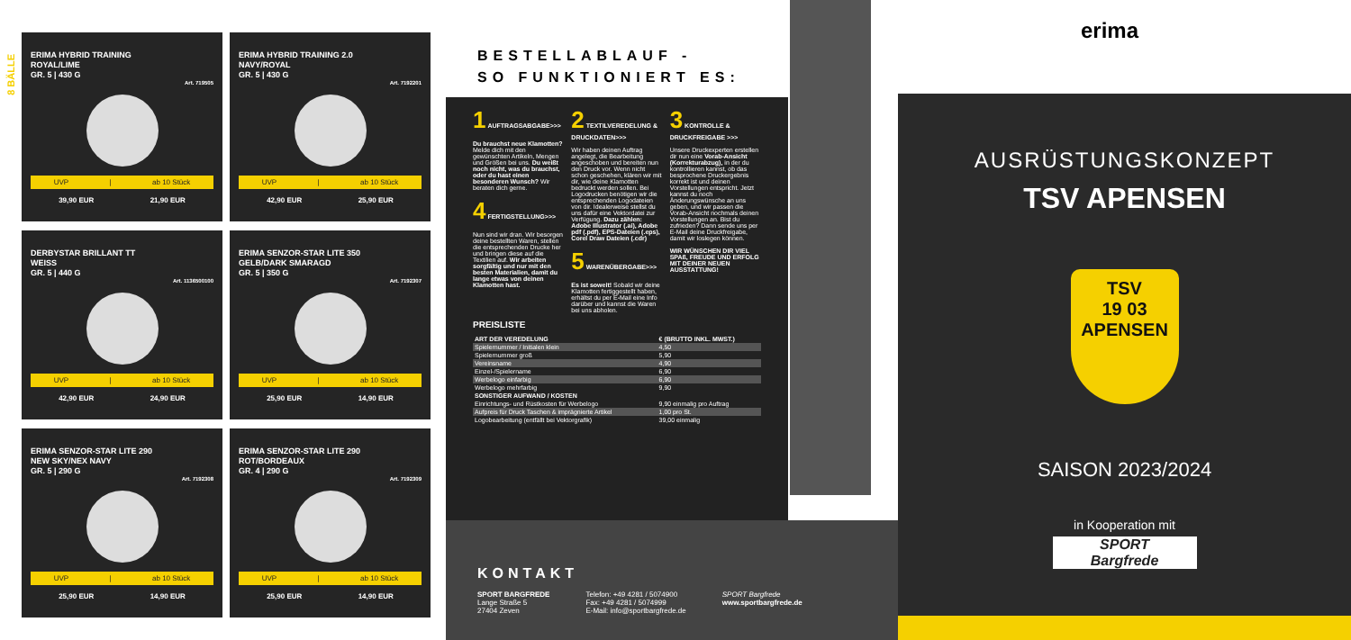8 BÄLLE
ERIMA HYBRID TRAINING
ROYAL/LIME
GR. 5 | 430 G
Art. 719505
UVP | ab 10 Stück
39,90 EUR 21,90 EUR
ERIMA HYBRID TRAINING 2.0
NAVY/ROYAL
GR. 5 | 430 G
Art. 7192201
UVP | ab 10 Stück
42,90 EUR 25,90 EUR
DERBYSTAR BRILLANT TT
WEISS
GR. 5 | 440 G
Art. 1136500100
UVP | ab 10 Stück
42,90 EUR 24,90 EUR
ERIMA SENZOR-STAR LITE 350
GELB/DARK SMARAGD
GR. 5 | 350 G
Art. 7192307
UVP | ab 10 Stück
25,90 EUR 14,90 EUR
ERIMA SENZOR-STAR LITE 290
NEW SKY/NEX NAVY
GR. 5 | 290 G
Art. 7192308
UVP | ab 10 Stück
25,90 EUR 14,90 EUR
ERIMA SENZOR-STAR LITE 290
ROT/BORDEAUX
GR. 4 | 290 G
Art. 7192309
UVP | ab 10 Stück
25,90 EUR 14,90 EUR
BESTELLABLAUF -
SO FUNKTIONIERT ES:
1 AUFTRAGSABGABE>>>
Du brauchst neue Klamotten? Melde dich mit den gewünschten Artikeln, Mengen und Größen bei uns. Du weißt noch nicht, was du brauchst, oder du hast einen besonderen Wunsch? Wir beraten dich gerne.
4 FERTIGSTELLUNG>>>
Nun sind wir dran. Wir besorgen deine bestellten Waren, stellen die entsprechenden Drucke her und bringen diese auf die Textilien auf. Wir arbeiten sorgfältig und nur mit den besten Materialien, damit du lange etwas von deinen Klamotten hast.
2 TEXTILVEREDELUNG & DRUCKDATEN>>>
Wir haben deinen Auftrag angelegt, die Bearbeitung angeschoben und bereiten nun den Druck vor. Wenn nicht schon geschehen, klären wir mit dir, wie deine Klamotten bedruckt werden sollen. Bei Logodrucken benötigen wir die entsprechenden Logodateien von dir. Idealerweise stellst du uns dafür eine Vektordatei zur Verfügung. Dazu zählen: Adobe Illustrator (.ai), Adobe pdf (.pdf), EPS-Dateien (.eps), Corel Draw Dateien (.cdr)
5 WARENÜBERGABE>>>
Es ist soweit! Sobald wir deine Klamotten fertiggestellt haben, erhältst du per E-Mail eine Info darüber und kannst die Waren bei uns abholen.
3 KONTROLLE & DRUCKFREIGABE >>>
Unsere Druckexperten erstellen dir nun eine Vorab-Ansicht (Korrekturabzug), in der du kontrollieren kannst, ob das besprochene Druckergebnis korrekt ist und deinen Vorstellungen entspricht. Jetzt kannst du noch Änderungswünsche an uns geben, und wir passen die Vorab-Ansicht nochmals deinen Vorstellungen an. Bist du zufrieden? Dann sende uns per E-Mail deine Druckfreigabe, damit wir loslegen können.
WIR WÜNSCHEN DIR VIEL SPAß, FREUDE UND ERFOLG MIT DEINER NEUEN AUSSTATTUNG!
PREISLISTE
| ART DER VEREDELUNG | € (BRUTTO INKL. MWST.) |
| --- | --- |
| Spielernummer / Initialen klein | 4,50 |
| Spielernummer groß | 5,90 |
| Vereinsname | 4,90 |
| Einzel-/Spielername | 6,90 |
| Werbelogo einfarbig | 6,90 |
| Werbelogo mehrfarbig | 9,90 |
| SONSTIGER AUFWAND / KOSTEN | |
| Einrichtungs- und Rüstkosten für Werbelogo | 9,90 einmalig pro Auftrag |
| Aufpreis für Druck Taschen & imprägnierte Artikel | 1,00 pro St. |
| Logobearbeitung (entfällt bei Vektorgrafik) | 39,00 einmalig |
KONTAKT
SPORT BARGFREDE
Lange Straße 5
27404 Zeven
Telefon: +49 4281 / 5074900
Fax: +49 4281 / 5074999
E-Mail: info@sportbargfrede.de
SPORT Bargfrede
www.sportbargfrede.de
erima
AUSRÜSTUNGSKONZEPT
TSV APENSEN
TSV
19 03
APENSEN
SAISON 2023/2024
in Kooperation mit
SPORT
Bargfrede